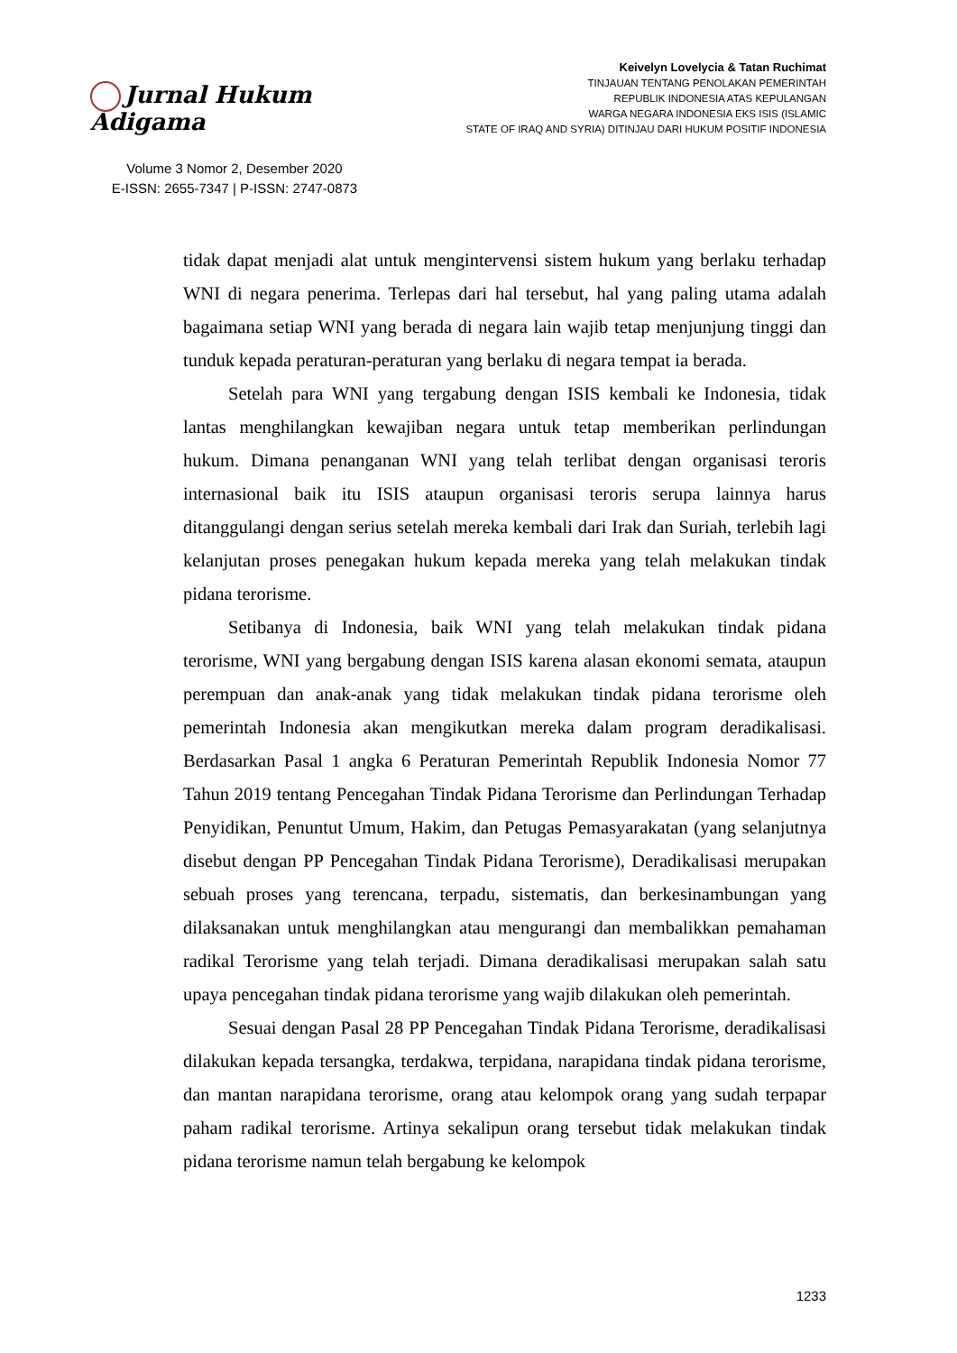Jurnal Hukum Adigama
Volume 3 Nomor 2, Desember 2020
E-ISSN: 2655-7347 | P-ISSN: 2747-0873
Keivelyn Lovelycia & Tatan Ruchimat
TINJAUAN TENTANG PENOLAKAN PEMERINTAH
REPUBLIK INDONESIA ATAS KEPULANGAN
WARGA NEGARA INDONESIA EKS ISIS (ISLAMIC
STATE OF IRAQ AND SYRIA) DITINJAU DARI HUKUM POSITIF INDONESIA
tidak dapat menjadi alat untuk mengintervensi sistem hukum yang berlaku terhadap WNI di negara penerima. Terlepas dari hal tersebut, hal yang paling utama adalah bagaimana setiap WNI yang berada di negara lain wajib tetap menjunjung tinggi dan tunduk kepada peraturan-peraturan yang berlaku di negara tempat ia berada.
Setelah para WNI yang tergabung dengan ISIS kembali ke Indonesia, tidak lantas menghilangkan kewajiban negara untuk tetap memberikan perlindungan hukum. Dimana penanganan WNI yang telah terlibat dengan organisasi teroris internasional baik itu ISIS ataupun organisasi teroris serupa lainnya harus ditanggulangi dengan serius setelah mereka kembali dari Irak dan Suriah, terlebih lagi kelanjutan proses penegakan hukum kepada mereka yang telah melakukan tindak pidana terorisme.
Setibanya di Indonesia, baik WNI yang telah melakukan tindak pidana terorisme, WNI yang bergabung dengan ISIS karena alasan ekonomi semata, ataupun perempuan dan anak-anak yang tidak melakukan tindak pidana terorisme oleh pemerintah Indonesia akan mengikutkan mereka dalam program deradikalisasi. Berdasarkan Pasal 1 angka 6 Peraturan Pemerintah Republik Indonesia Nomor 77 Tahun 2019 tentang Pencegahan Tindak Pidana Terorisme dan Perlindungan Terhadap Penyidikan, Penuntut Umum, Hakim, dan Petugas Pemasyarakatan (yang selanjutnya disebut dengan PP Pencegahan Tindak Pidana Terorisme), Deradikalisasi merupakan sebuah proses yang terencana, terpadu, sistematis, dan berkesinambungan yang dilaksanakan untuk menghilangkan atau mengurangi dan membalikkan pemahaman radikal Terorisme yang telah terjadi. Dimana deradikalisasi merupakan salah satu upaya pencegahan tindak pidana terorisme yang wajib dilakukan oleh pemerintah.
Sesuai dengan Pasal 28 PP Pencegahan Tindak Pidana Terorisme, deradikalisasi dilakukan kepada tersangka, terdakwa, terpidana, narapidana tindak pidana terorisme, dan mantan narapidana terorisme, orang atau kelompok orang yang sudah terpapar paham radikal terorisme. Artinya sekalipun orang tersebut tidak melakukan tindak pidana terorisme namun telah bergabung ke kelompok
1233